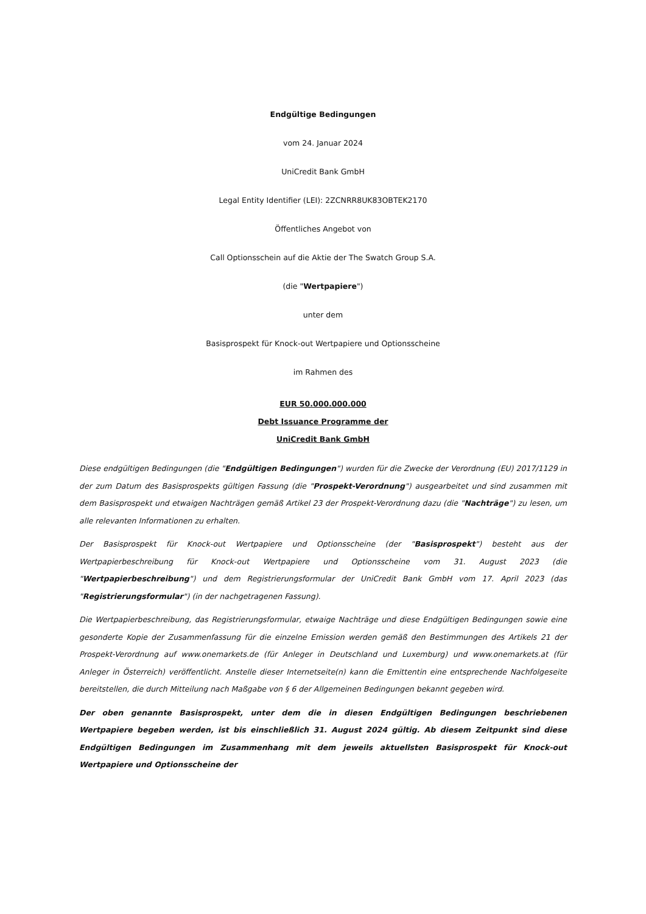Endgültige Bedingungen
vom 24. Januar 2024
UniCredit Bank GmbH
Legal Entity Identifier (LEI): 2ZCNRR8UK83OBTEK2170
Öffentliches Angebot von
Call Optionsschein auf die Aktie der The Swatch Group S.A.
(die "Wertpapiere")
unter dem
Basisprospekt für Knock-out Wertpapiere und Optionsscheine
im Rahmen des
EUR 50.000.000.000
Debt Issuance Programme der
UniCredit Bank GmbH
Diese endgültigen Bedingungen (die "Endgültigen Bedingungen") wurden für die Zwecke der Verordnung (EU) 2017/1129 in der zum Datum des Basisprospekts gültigen Fassung (die "Prospekt-Verordnung") ausgearbeitet und sind zusammen mit dem Basisprospekt und etwaigen Nachträgen gemäß Artikel 23 der Prospekt-Verordnung dazu (die "Nachträge") zu lesen, um alle relevanten Informationen zu erhalten.
Der Basisprospekt für Knock-out Wertpapiere und Optionsscheine (der "Basisprospekt") besteht aus der Wertpapierbeschreibung für Knock-out Wertpapiere und Optionsscheine vom 31. August 2023 (die "Wertpapierbeschreibung") und dem Registrierungsformular der UniCredit Bank GmbH vom 17. April 2023 (das "Registrierungsformular") (in der nachgetragenen Fassung).
Die Wertpapierbeschreibung, das Registrierungsformular, etwaige Nachträge und diese Endgültigen Bedingungen sowie eine gesonderte Kopie der Zusammenfassung für die einzelne Emission werden gemäß den Bestimmungen des Artikels 21 der Prospekt-Verordnung auf www.onemarkets.de (für Anleger in Deutschland und Luxemburg) und www.onemarkets.at (für Anleger in Österreich) veröffentlicht. Anstelle dieser Internetseite(n) kann die Emittentin eine entsprechende Nachfolgeseite bereitstellen, die durch Mitteilung nach Maßgabe von § 6 der Allgemeinen Bedingungen bekannt gegeben wird.
Der oben genannte Basisprospekt, unter dem die in diesen Endgültigen Bedingungen beschriebenen Wertpapiere begeben werden, ist bis einschließlich 31. August 2024 gültig. Ab diesem Zeitpunkt sind diese Endgültigen Bedingungen im Zusammenhang mit dem jeweils aktuellsten Basisprospekt für Knock-out Wertpapiere und Optionsscheine der